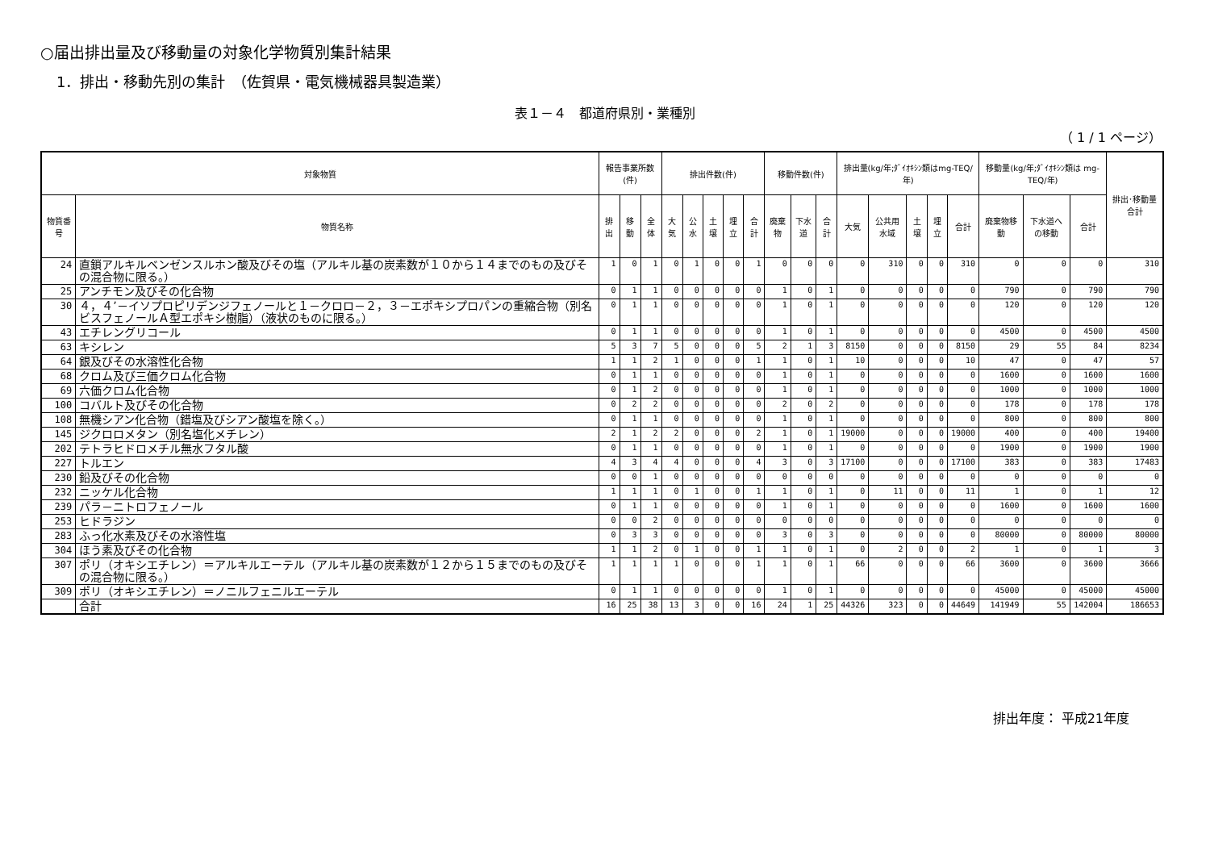○届出排出量及び移動量の対象化学物質別集計結果
1．排出・移動先別の集計　（佐賀県・電気機械器具製造業）
表１－４　都道府県別・業種別
（ 1 / 1 ページ）
| 対象物質 | | 報告事業所数(件) | | | 排出件数(件) | | | | | 移動件数(件) | | | 排出量(kg/年;ﾀﾞｲｵｷｼﾝ類はmg-TEQ/年) | | | | | 移動量(kg/年;ﾀﾞｲｵｷｼﾝ類は mg-TEQ/年) | | | 排出･移動量合計 |
| --- | --- | --- | --- | --- | --- | --- | --- | --- | --- | --- | --- | --- | --- | --- | --- | --- | --- | --- | --- | --- | --- |
| 物質番号 | 物質名称 | 排出 | 移動 | 全体 | 大気 | 公水 | 土壌 | 埋立 | 合計 | 廃棄物 | 下水道 | 合計 | 大気 | 公共用水域 | 土壌 | 埋立 | 合計 | 廃棄物移動 | 下水道への移動 | 合計 | |
| 24 | 直鎖アルキルベンゼンスルホン酸及びその塩（アルキル基の炭素数が１０から１４までのもの及びその混合物に限る。） | 1 | 0 | 1 | 0 | 1 | 0 | 0 | 1 | 0 | 0 | 0 | 0 | 310 | 0 | 0 | 310 | 0 | 0 | 0 | 310 |
| 25 | アンチモン及びその化合物 | 0 | 1 | 1 | 0 | 0 | 0 | 0 | 0 | 1 | 0 | 1 | 0 | 0 | 0 | 0 | 0 | 790 | 0 | 790 | 790 |
| 30 | ４，４’－イソプロピリデンジフェノールと１－クロロ－２，３－エポキシプロパンの重縮合物（別名ビスフェノールＡ型エポキシ樹脂）（液状のものに限る。） | 0 | 1 | 1 | 0 | 0 | 0 | 0 | 0 | 1 | 0 | 1 | 0 | 0 | 0 | 0 | 0 | 120 | 0 | 120 | 120 |
| 43 | エチレングリコール | 0 | 1 | 1 | 0 | 0 | 0 | 0 | 0 | 1 | 0 | 1 | 0 | 0 | 0 | 0 | 0 | 4500 | 0 | 4500 | 4500 |
| 63 | キシレン | 5 | 3 | 7 | 5 | 0 | 0 | 0 | 5 | 2 | 1 | 3 | 8150 | 0 | 0 | 0 | 8150 | 29 | 55 | 84 | 8234 |
| 64 | 銀及びその水溶性化合物 | 1 | 1 | 2 | 1 | 0 | 0 | 0 | 1 | 1 | 0 | 1 | 10 | 0 | 0 | 0 | 10 | 47 | 0 | 47 | 57 |
| 68 | クロム及び三価クロム化合物 | 0 | 1 | 1 | 0 | 0 | 0 | 0 | 0 | 1 | 0 | 1 | 0 | 0 | 0 | 0 | 0 | 1600 | 0 | 1600 | 1600 |
| 69 | 六価クロム化合物 | 0 | 1 | 2 | 0 | 0 | 0 | 0 | 0 | 1 | 0 | 1 | 0 | 0 | 0 | 0 | 0 | 1000 | 0 | 1000 | 1000 |
| 100 | コバルト及びその化合物 | 0 | 2 | 2 | 0 | 0 | 0 | 0 | 0 | 2 | 0 | 2 | 0 | 0 | 0 | 0 | 0 | 178 | 0 | 178 | 178 |
| 108 | 無機シアン化合物（錯塩及びシアン酸塩を除く。） | 0 | 1 | 1 | 0 | 0 | 0 | 0 | 0 | 1 | 0 | 1 | 0 | 0 | 0 | 0 | 0 | 800 | 0 | 800 | 800 |
| 145 | ジクロロメタン（別名塩化メチレン） | 2 | 1 | 2 | 2 | 0 | 0 | 0 | 2 | 1 | 0 | 1 | 19000 | 0 | 0 | 0 | 19000 | 400 | 0 | 400 | 19400 |
| 202 | テトラヒドロメチル無水フタル酸 | 0 | 1 | 1 | 0 | 0 | 0 | 0 | 0 | 1 | 0 | 1 | 0 | 0 | 0 | 0 | 0 | 1900 | 0 | 1900 | 1900 |
| 227 | トルエン | 4 | 3 | 4 | 4 | 0 | 0 | 0 | 4 | 3 | 0 | 3 | 17100 | 0 | 0 | 0 | 17100 | 383 | 0 | 383 | 17483 |
| 230 | 鉛及びその化合物 | 0 | 0 | 1 | 0 | 0 | 0 | 0 | 0 | 0 | 0 | 0 | 0 | 0 | 0 | 0 | 0 | 0 | 0 | 0 | 0 |
| 232 | ニッケル化合物 | 1 | 1 | 1 | 0 | 1 | 0 | 0 | 1 | 1 | 0 | 1 | 0 | 11 | 0 | 0 | 11 | 1 | 0 | 1 | 12 |
| 239 | パラ－ニトロフェノール | 0 | 1 | 1 | 0 | 0 | 0 | 0 | 0 | 1 | 0 | 1 | 0 | 0 | 0 | 0 | 0 | 1600 | 0 | 1600 | 1600 |
| 253 | ヒドラジン | 0 | 0 | 2 | 0 | 0 | 0 | 0 | 0 | 0 | 0 | 0 | 0 | 0 | 0 | 0 | 0 | 0 | 0 | 0 | 0 |
| 283 | ふっ化水素及びその水溶性塩 | 0 | 3 | 3 | 0 | 0 | 0 | 0 | 0 | 3 | 0 | 3 | 0 | 0 | 0 | 0 | 0 | 80000 | 0 | 80000 | 80000 |
| 304 | ほう素及びその化合物 | 1 | 1 | 2 | 0 | 1 | 0 | 0 | 1 | 1 | 0 | 1 | 0 | 2 | 0 | 0 | 2 | 1 | 0 | 1 | 3 |
| 307 | ポリ（オキシエチレン）＝アルキルエーテル（アルキル基の炭素数が１２から１５までのもの及びその混合物に限る。） | 1 | 1 | 1 | 1 | 0 | 0 | 0 | 1 | 1 | 0 | 1 | 66 | 0 | 0 | 0 | 66 | 3600 | 0 | 3600 | 3666 |
| 309 | ポリ（オキシエチレン）＝ノニルフェニルエーテル | 0 | 1 | 1 | 0 | 0 | 0 | 0 | 0 | 1 | 0 | 1 | 0 | 0 | 0 | 0 | 0 | 45000 | 0 | 45000 | 45000 |
| | 合計 | 16 | 25 | 38 | 13 | 3 | 0 | 0 | 16 | 24 | 1 | 25 | 44326 | 323 | 0 | 0 | 44649 | 141949 | 55 | 142004 | 186653 |
排出年度： 平成21年度